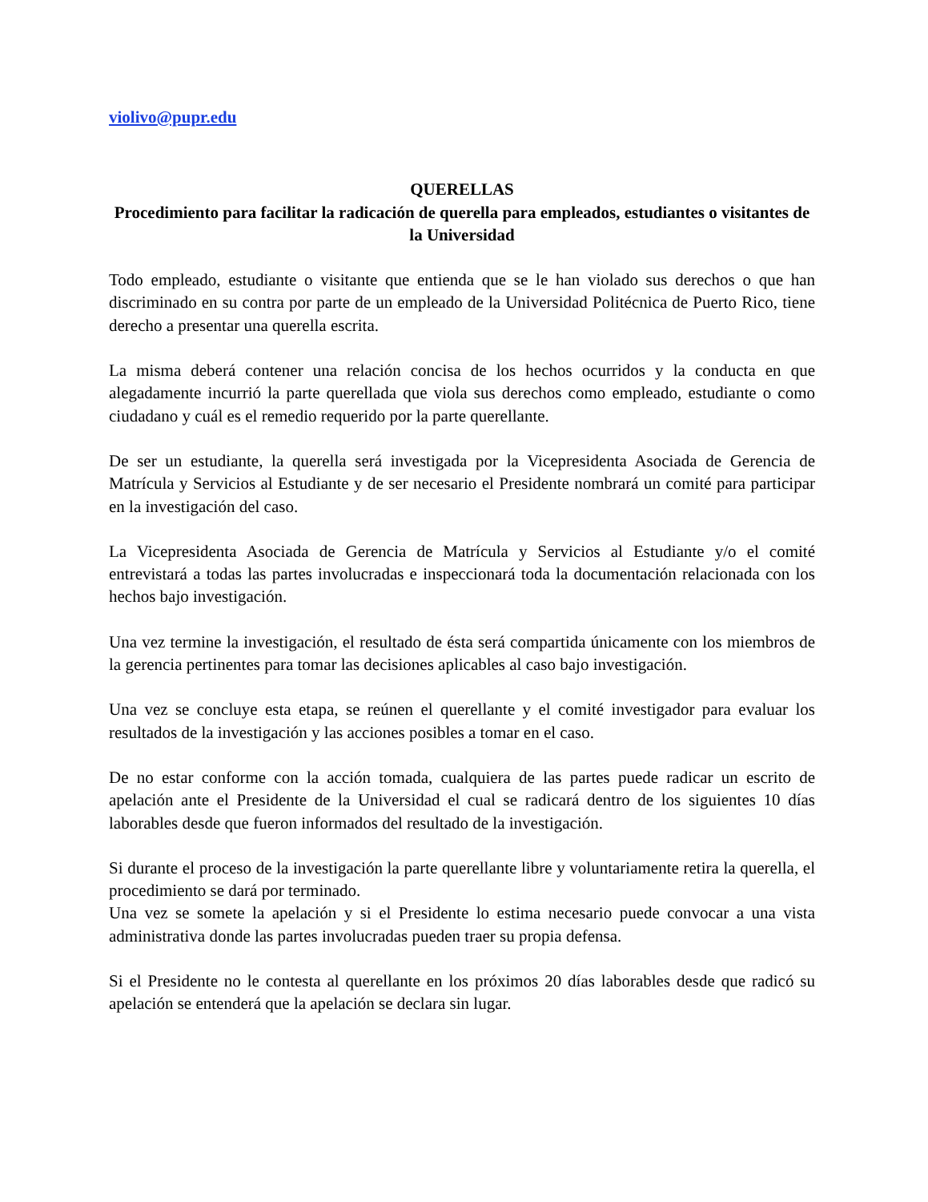violivo@pupr.edu
QUERELLAS
Procedimiento para facilitar la radicación de querella para empleados, estudiantes o visitantes de la Universidad
Todo empleado, estudiante o visitante que entienda que se le han violado sus derechos o que han discriminado en su contra por parte de un empleado de la Universidad Politécnica de Puerto Rico, tiene derecho a presentar una querella escrita.
La misma deberá contener una relación concisa de los hechos ocurridos y la conducta en que alegadamente incurrió la parte querellada que viola sus derechos como empleado, estudiante o como ciudadano y cuál es el remedio requerido por la parte querellante.
De ser un estudiante, la querella será investigada por la Vicepresidenta Asociada de Gerencia de Matrícula y Servicios al Estudiante y de ser necesario el Presidente nombrará un comité para participar en la investigación del caso.
La Vicepresidenta Asociada de Gerencia de Matrícula y Servicios al Estudiante y/o el comité entrevistará a todas las partes involucradas e inspeccionará toda la documentación relacionada con los hechos bajo investigación.
Una vez termine la investigación, el resultado de ésta será compartida únicamente con los miembros de la gerencia pertinentes para tomar las decisiones aplicables al caso bajo investigación.
Una vez se concluye esta etapa, se reúnen el querellante y el comité investigador para evaluar los resultados de la investigación y las acciones posibles a tomar en el caso.
De no estar conforme con la acción tomada, cualquiera de las partes puede radicar un escrito de apelación ante el Presidente de la Universidad el cual se radicará dentro de los siguientes 10 días laborables desde que fueron informados del resultado de la investigación.
Si durante el proceso de la investigación la parte querellante libre y voluntariamente retira la querella, el procedimiento se dará por terminado.
Una vez se somete la apelación y si el Presidente lo estima necesario puede convocar a una vista administrativa donde las partes involucradas pueden traer su propia defensa.
Si el Presidente no le contesta al querellante en los próximos 20 días laborables desde que radicó su apelación se entenderá que la apelación se declara sin lugar.